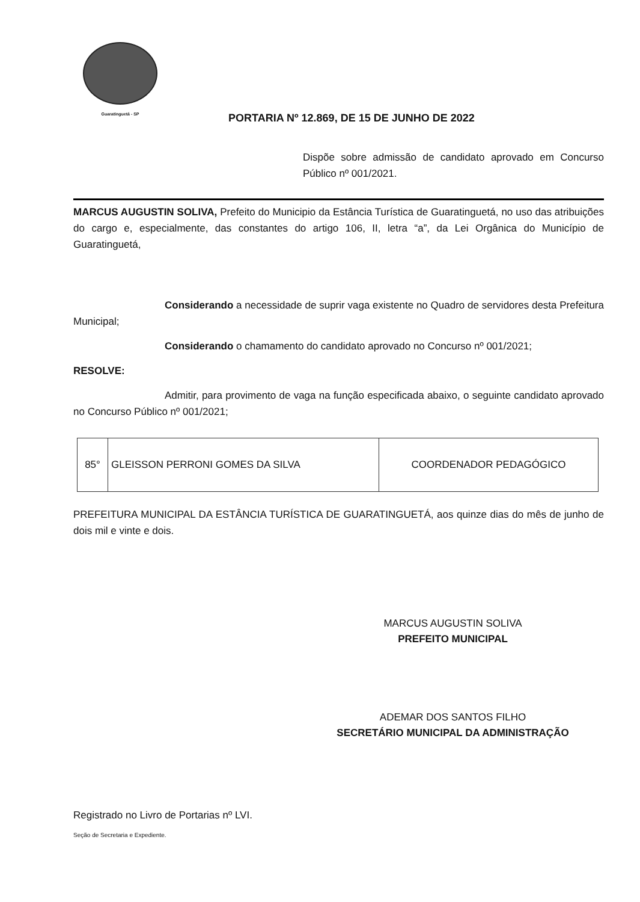Guaratinguetá - SP
PORTARIA Nº 12.869, DE 15 DE JUNHO DE 2022
Dispõe sobre admissão de candidato aprovado em Concurso Público nº 001/2021.
MARCUS AUGUSTIN SOLIVA, Prefeito do Municipio da Estância Turística de Guaratinguetá, no uso das atribuições do cargo e, especialmente, das constantes do artigo 106, II, letra “a”, da Lei Orgânica do Município de Guaratinguetá,
Considerando a necessidade de suprir vaga existente no Quadro de servidores desta Prefeitura Municipal;
Considerando o chamamento do candidato aprovado no Concurso nº 001/2021;
RESOLVE:
Admitir, para provimento de vaga na função especificada abaixo, o seguinte candidato aprovado no Concurso Público nº 001/2021;
| 85° | GLEISSON PERRONI GOMES DA SILVA | COORDENADOR PEDAGÓGICO |
PREFEITURA MUNICIPAL DA ESTÂNCIA TURÍSTICA DE GUARATINGUETÁ, aos quinze dias do mês de junho de dois mil e vinte e dois.
MARCUS AUGUSTIN SOLIVA
PREFEITO MUNICIPAL
ADEMAR DOS SANTOS FILHO
SECRETÁRIO MUNICIPAL DA ADMINISTRAÇÃO
Registrado no Livro de Portarias nº LVI.
Seção de Secretaria e Expediente.